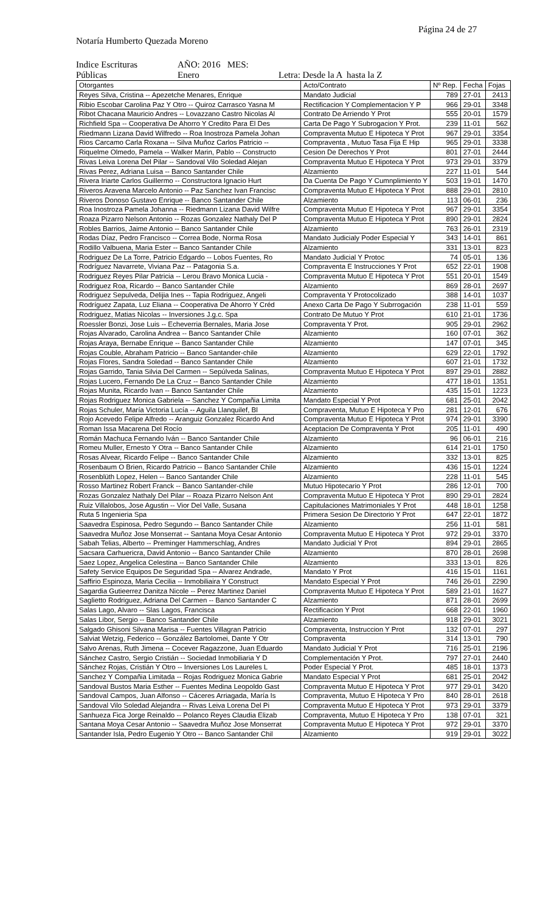Página 24 de 27
Notaría Humberto Quezada Moreno
Indice Escrituras AÑO: 2016 MES:
Públicas Enero Letra: Desde la A hasta la Z
| Otorgantes | Acto/Contrato | Nº Rep. | Fecha | Fojas |
| --- | --- | --- | --- | --- |
| Reyes Silva, Cristina -- Apezetche Menares, Enrique | Mandato Judicial | 789 | 27-01 | 2413 |
| Ribio Escobar Carolina Paz Y Otro -- Quiroz Carrasco Yasna M | Rectificacion Y Complementacion Y P | 966 | 29-01 | 3348 |
| Ribot Chacana Mauricio Andres -- Lovazzano Castro Nicolas Al | Contrato De Arriendo Y Prot | 555 | 20-01 | 1579 |
| Richfield Spa -- Cooperativa De Ahorro Y Credito Para El Des | Carta De Pago Y Subrogacion Y Prot. | 239 | 11-01 | 562 |
| Riedmann Lizana David Wilfredo -- Roa Inostroza Pamela Johan | Compraventa Mutuo E Hipoteca Y Prot | 967 | 29-01 | 3354 |
| Rios Carcamo Carla Roxana -- Silva Muñoz Carlos Patricio -- | Compraventa , Mutuo Tasa Fija E Hip | 965 | 29-01 | 3338 |
| Riquelme Olmedo, Pamela -- Walker Marin, Pablo -- Constructo | Cesion De Derechos Y Prot | 801 | 27-01 | 2444 |
| Rivas Leiva Lorena Del Pilar -- Sandoval Vilo Soledad Alejan | Compraventa Mutuo E Hipoteca Y Prot | 973 | 29-01 | 3379 |
| Rivas Perez, Adriana Luisa -- Banco Santander Chile | Alzamiento | 227 | 11-01 | 544 |
| Rivera Iriarte Carlos Guillermo -- Constructora Ignacio Hurt | Da Cuenta De Pago Y Cumnplimiento Y | 503 | 19-01 | 1470 |
| Riveros Aravena Marcelo Antonio -- Paz Sanchez Ivan Francisc | Compraventa Mutuo E Hipoteca Y Prot | 888 | 29-01 | 2810 |
| Riveros Donoso Gustavo Enrique -- Banco Santander Chile | Alzamiento | 113 | 06-01 | 236 |
| Roa Inostroza Pamela Johanna -- Riedmann Lizana David Wilfre | Compraventa Mutuo E Hipoteca Y Prot | 967 | 29-01 | 3354 |
| Roaza Pizarro Nelson Antonio -- Rozas Gonzalez Nathaly Del P | Compraventa Mutuo E Hipoteca Y Prot | 890 | 29-01 | 2824 |
| Robles Barrios, Jaime Antonio -- Banco Santander Chile | Alzamiento | 763 | 26-01 | 2319 |
| Rodas Díaz, Pedro Francisco -- Correa Bode, Norma Rosa | Mandato Judicialy Poder Especial Y | 343 | 14-01 | 861 |
| Rodillo Valbuena, Maria Ester -- Banco Santander Chile | Alzamiento | 331 | 13-01 | 823 |
| Rodriguez De La Torre, Patricio Edgardo -- Lobos Fuentes, Ro | Mandato Judicial Y Protoc | 74 | 05-01 | 136 |
| Rodríguez Navarrete, Viviana Paz -- Patagonia S.a. | Compraventa E Instrucciones Y Prot | 652 | 22-01 | 1908 |
| Rodriguez Reyes Pilar Patricia -- Lerou Bravo Monica Lucia - | Compraventa Mutuo E Hipoteca Y Prot | 551 | 20-01 | 1549 |
| Rodriguez Roa, Ricardo -- Banco Santander Chile | Alzamiento | 869 | 28-01 | 2697 |
| Rodriguez Sepulveda, Delijia Ines -- Tapia Rodriguez, Angeli | Compraventa Y Protocolizado | 388 | 14-01 | 1037 |
| Rodríguez Zapata, Luz Eliana -- Cooperativa De Ahorro Y Créd | Anexo Carta De Pago Y Subrrogación | 238 | 11-01 | 559 |
| Rodriguez, Matias Nicolas -- Inversiones J.g.c. Spa | Contrato De Mutuo Y Prot | 610 | 21-01 | 1736 |
| Roessler Bonzi, Jose Luis -- Echeverria Bernales, Maria Jose | Compraventa Y Prot. | 905 | 29-01 | 2962 |
| Rojas Alvarado, Carolina Andrea -- Banco Santander Chile | Alzamiento | 160 | 07-01 | 362 |
| Rojas Araya, Bernabe Enrique -- Banco Santander Chile | Alzamiento | 147 | 07-01 | 345 |
| Rojas Couble, Abraham Patricio -- Banco Santander-chile | Alzamiento | 629 | 22-01 | 1792 |
| Rojas Flores, Sandra Soledad -- Banco Santander Chile | Alzamiento | 607 | 21-01 | 1732 |
| Rojas Garrido, Tania Silvia Del Carmen -- Sepúlveda Salinas, | Compraventa Mutuo E Hipoteca Y Prot | 897 | 29-01 | 2882 |
| Rojas Lucero, Fernando De La Cruz -- Banco Santander Chile | Alzamiento | 477 | 18-01 | 1351 |
| Rojas Munita, Ricardo Ivan -- Banco Santander Chile | Alzamiento | 435 | 15-01 | 1223 |
| Rojas Rodriguez Monica Gabriela -- Sanchez Y Compañia Limita | Mandato Especial Y Prot | 681 | 25-01 | 2042 |
| Rojas Schuler, María Victoria Lucía -- Aguila Llanquilef, Bl | Compraventa, Mutuo E Hipoteca Y Pro | 281 | 12-01 | 676 |
| Rojo Acevedo Felipe Alfredo -- Aranguiz Gonzalez Ricardo And | Compraventa Mutuo E Hipoteca Y Prot | 974 | 29-01 | 3390 |
| Roman Issa Macarena Del Rocío | Aceptacion De Compraventa Y Prot | 205 | 11-01 | 490 |
| Román Machuca Fernando Iván -- Banco Santander Chile | Alzamiento | 96 | 06-01 | 216 |
| Romeu Muller, Ernesto Y Otra -- Banco Santander Chile | Alzamiento | 614 | 21-01 | 1750 |
| Rosas Alvear, Ricardo Felipe -- Banco Santander Chile | Alzamiento | 332 | 13-01 | 825 |
| Rosenbaum O Brien, Ricardo Patricio -- Banco Santander Chile | Alzamiento | 436 | 15-01 | 1224 |
| Rosenblüth Lopez, Helen -- Banco Santander Chile | Alzamiento | 228 | 11-01 | 545 |
| Rosso Martinez Robert Franck -- Banco Santander-chile | Mutuo Hipotecario Y Prot | 286 | 12-01 | 700 |
| Rozas Gonzalez Nathaly Del Pilar -- Roaza Pizarro Nelson Ant | Compraventa Mutuo E Hipoteca Y Prot | 890 | 29-01 | 2824 |
| Ruiz Villalobos, Jose Agustin -- Vior Del Valle, Susana | Capitulaciones Matrimoniales Y Prot | 448 | 18-01 | 1258 |
| Ruta 5 Ingenieria Spa | Primera Sesion De Directorio Y Prot | 647 | 22-01 | 1872 |
| Saavedra Espinosa, Pedro Segundo -- Banco Santander Chile | Alzamiento | 256 | 11-01 | 581 |
| Saavedra Muñoz Jose Monserrat -- Santana Moya Cesar Antonio | Compraventa Mutuo E Hipoteca Y Prot | 972 | 29-01 | 3370 |
| Sabah Telias, Alberto -- Preminger Hammerschlag, Andres | Mandato Judicial Y Prot | 894 | 29-01 | 2865 |
| Sacsara Carhuericra, David Antonio -- Banco Santander Chile | Alzamiento | 870 | 28-01 | 2698 |
| Saez Lopez, Angelica Celestina -- Banco Santander Chile | Alzamiento | 333 | 13-01 | 826 |
| Safety Service Equipos De Seguridad Spa -- Alvarez Andrade, | Mandato Y Prot | 416 | 15-01 | 1161 |
| Saffirio Espinoza, Maria Cecilia -- Inmobiliaira Y Construct | Mandato Especial Y Prot | 746 | 26-01 | 2290 |
| Sagardia Gutieerrez Danitza Nicole -- Perez Martinez Daniel | Compraventa Mutuo E Hipoteca Y Prot | 589 | 21-01 | 1627 |
| Saglietto Rodriguez, Adriana Del Carmen -- Banco Santander C | Alzamiento | 871 | 28-01 | 2699 |
| Salas Lago, Alvaro -- Slas Lagos, Francisca | Rectificacion Y Prot | 668 | 22-01 | 1960 |
| Salas Libor, Sergio -- Banco Santander Chile | Alzamiento | 918 | 29-01 | 3021 |
| Salgado Ghisoni Silvana Marisa -- Fuentes Villagran Patricio | Compraventa, Instruccion Y Prot | 132 | 07-01 | 297 |
| Salviat Wetzig, Federico -- González Bartolomei, Dante Y Otr | Compraventa | 314 | 13-01 | 790 |
| Salvo Arenas, Ruth Jimena -- Cocever Ragazzone, Juan Eduardo | Mandato Judicial Y Prot | 716 | 25-01 | 2196 |
| Sánchez Castro, Sergio Cristián -- Sociedad Inmobiliaria Y D | Complementación Y Prot. | 797 | 27-01 | 2440 |
| Sánchez Rojas, Cristián Y Otro -- Inversiones Los Laureles L | Poder Especial Y Prot. | 485 | 18-01 | 1373 |
| Sanchez Y Compañia Limitada -- Rojas Rodriguez Monica Gabrie | Mandato Especial Y Prot | 681 | 25-01 | 2042 |
| Sandoval Bustos Maria Esther -- Fuentes Medina Leopoldo Gast | Compraventa Mutuo E Hipoteca Y Prot | 977 | 29-01 | 3420 |
| Sandoval Campos, Juan Alfonso -- Cáceres Arriagada, María Is | Compraventa, Mutuo E Hipoteca Y Pro | 840 | 28-01 | 2618 |
| Sandoval Vilo Soledad Alejandra -- Rivas Leiva Lorena Del Pi | Compraventa Mutuo E Hipoteca Y Prot | 973 | 29-01 | 3379 |
| Sanhueza Fica Jorge Reinaldo -- Polanco Reyes Claudia Elizab | Compraventa, Mutuo E Hipoteca Y Pro | 138 | 07-01 | 321 |
| Santana Moya Cesar Antonio -- Saavedra Muñoz Jose Monserrat | Compraventa Mutuo E Hipoteca Y Prot | 972 | 29-01 | 3370 |
| Santander Isla, Pedro Eugenio Y Otro -- Banco Santander Chil | Alzamiento | 919 | 29-01 | 3022 |